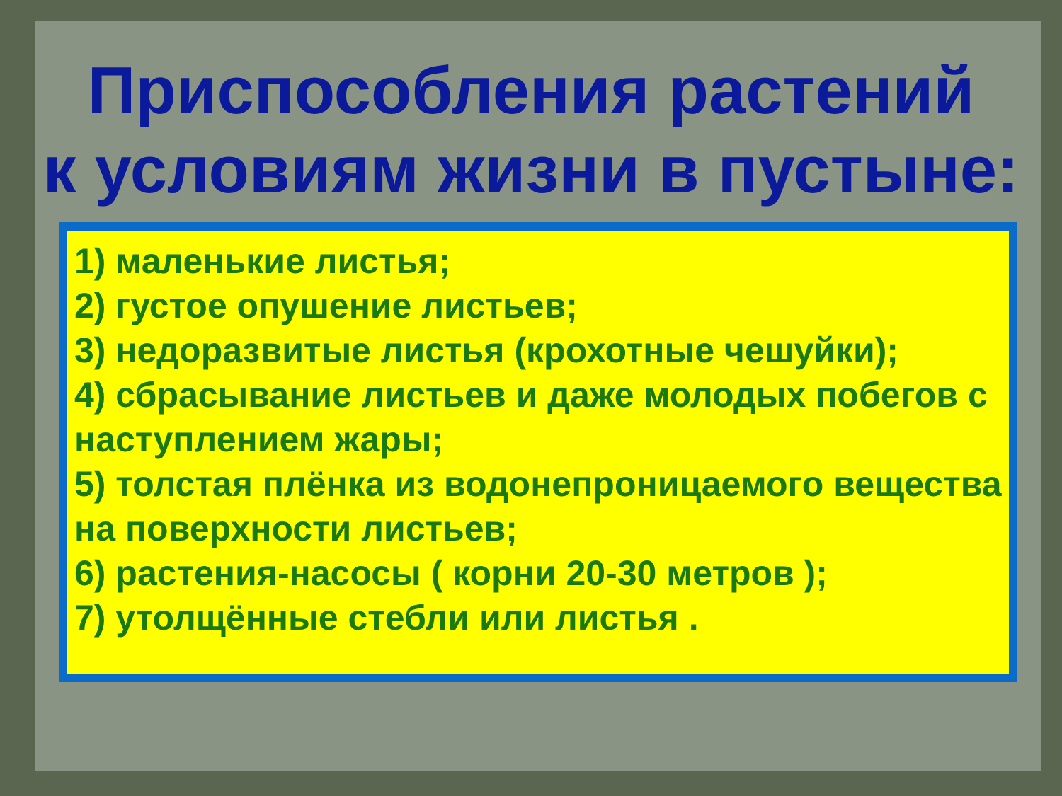Приспособления растений
к условиям жизни в пустыне:
1) маленькие листья;
2) густое опушение листьев;
3) недоразвитые листья (крохотные чешуйки);
4) сбрасывание листьев и даже молодых побегов с наступлением жары;
5) толстая плёнка из водонепроницаемого вещества на поверхности листьев;
6) растения-насосы ( корни 20-30 метров );
7) утолщённые стебли или листья .